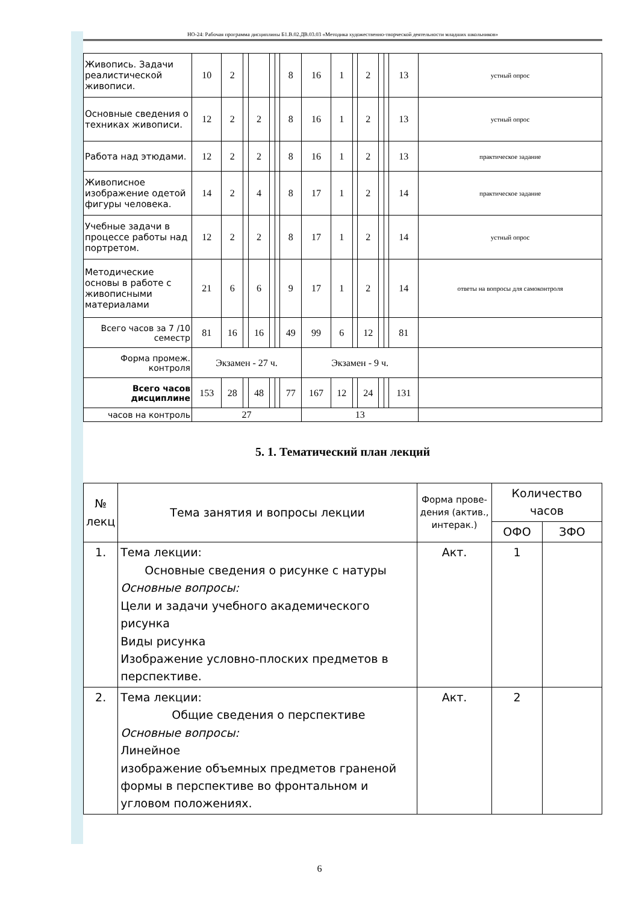НО-24: Рабочая программа дисциплины Б1.В.02.ДВ.03.03 «Методика художественно-творческой деятельности младших школьников»
| Живопись. Задачи реалистической живописи. | 10 | 2 | | | | | 8 | 16 | 1 | | 2 | | | 13 | устный опрос |
| Основные сведения о техниках живописи. | 12 | 2 | | 2 | | | 8 | 16 | 1 | | 2 | | | 13 | устный опрос |
| Работа над этюдами. | 12 | 2 | | 2 | | | 8 | 16 | 1 | | 2 | | | 13 | практическое задание |
| Живописное изображение одетой фигуры человека. | 14 | 2 | | 4 | | | 8 | 17 | 1 | | 2 | | | 14 | практическое задание |
| Учебные задачи в процессе работы над портретом. | 12 | 2 | | 2 | | | 8 | 17 | 1 | | 2 | | | 14 | устный опрос |
| Методические основы в работе с живописными материалами | 21 | 6 | | 6 | | | 9 | 17 | 1 | | 2 | | | 14 | ответы на вопросы для самоконтроля |
| Всего часов за 7 /10 семестр | 81 | 16 | | 16 | | | 49 | 99 | 6 | | 12 | | | 81 | |
| Форма промеж. контроля | Экзамен - 27 ч. | | | | | | | Экзамен - 9 ч. | | | | | | | |
| Всего часов дисциплине | 153 | 28 | | 48 | | | 77 | 167 | 12 | | 24 | | | 131 | |
| часов на контроль | 27 | | | | | | | 13 | | | | | | | |
5. 1. Тематический план лекций
| № лекц | Тема занятия и вопросы лекции | Форма прове-дения (актив., интерак.) | Количество часов | |
| --- | --- | --- | --- | --- |
| | | | ОФО | ЗФО |
| 1. | Тема лекции: Основные сведения о рисунке с натуры Основные вопросы: Цели и задачи учебного академического рисунка Виды рисунка Изображение условно-плоских предметов в перспективе. | Акт. | 1 | |
| 2. | Тема лекции: Общие сведения о перспективе Основные вопросы: Линейное изображение объемных предметов граненой формы в перспективе во фронтальном и угловом положениях. | Акт. | 2 | |
6